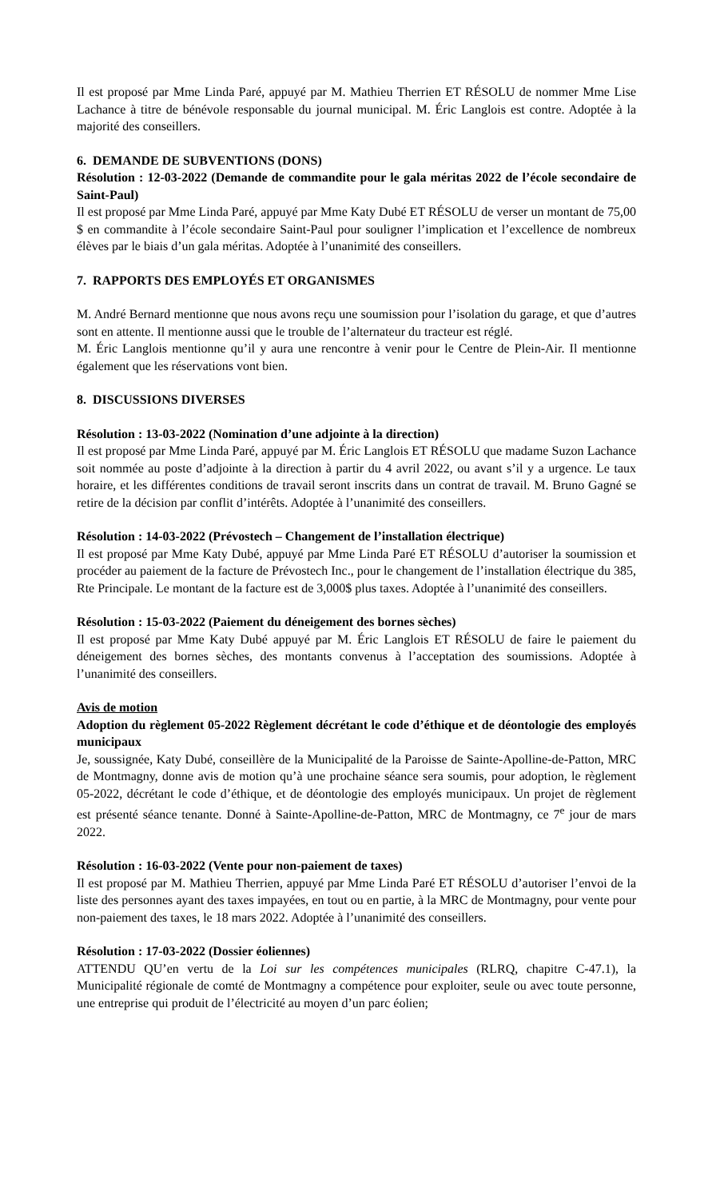Il est proposé par Mme Linda Paré, appuyé par M. Mathieu Therrien ET RÉSOLU de nommer Mme Lise Lachance à titre de bénévole responsable du journal municipal. M. Éric Langlois est contre. Adoptée à la majorité des conseillers.
6. DEMANDE DE SUBVENTIONS (DONS)
Résolution : 12-03-2022 (Demande de commandite pour le gala méritas 2022 de l’école secondaire de Saint-Paul)
Il est proposé par Mme Linda Paré, appuyé par Mme Katy Dubé ET RÉSOLU de verser un montant de 75,00 $ en commandite à l’école secondaire Saint-Paul pour souligner l’implication et l’excellence de nombreux élèves par le biais d’un gala méritas. Adoptée à l’unanimité des conseillers.
7. RAPPORTS DES EMPLOYÉS ET ORGANISMES
M. André Bernard mentionne que nous avons reçu une soumission pour l’isolation du garage, et que d’autres sont en attente. Il mentionne aussi que le trouble de l’alternateur du tracteur est réglé.
M. Éric Langlois mentionne qu’il y aura une rencontre à venir pour le Centre de Plein-Air. Il mentionne également que les réservations vont bien.
8. DISCUSSIONS DIVERSES
Résolution : 13-03-2022 (Nomination d’une adjointe à la direction)
Il est proposé par Mme Linda Paré, appuyé par M. Éric Langlois ET RÉSOLU que madame Suzon Lachance soit nommée au poste d’adjointe à la direction à partir du 4 avril 2022, ou avant s’il y a urgence. Le taux horaire, et les différentes conditions de travail seront inscrits dans un contrat de travail. M. Bruno Gagné se retire de la décision par conflit d’intérêts. Adoptée à l’unanimité des conseillers.
Résolution : 14-03-2022 (Prévostech – Changement de l’installation électrique)
Il est proposé par Mme Katy Dubé, appuyé par Mme Linda Paré ET RÉSOLU d’autoriser la soumission et procéder au paiement de la facture de Prévostech Inc., pour le changement de l’installation électrique du 385, Rte Principale. Le montant de la facture est de 3,000$ plus taxes. Adoptée à l’unanimité des conseillers.
Résolution : 15-03-2022 (Paiement du déneigement des bornes sèches)
Il est proposé par Mme Katy Dubé appuyé par M. Éric Langlois ET RÉSOLU de faire le paiement du déneigement des bornes sèches, des montants convenus à l’acceptation des soumissions. Adoptée à l’unanimité des conseillers.
Avis de motion
Adoption du règlement 05-2022 Règlement décrétant le code d’éthique et de déontologie des employés municipaux
Je, soussignée, Katy Dubé, conseillère de la Municipalité de la Paroisse de Sainte-Apolline-de-Patton, MRC de Montmagny, donne avis de motion qu’à une prochaine séance sera soumis, pour adoption, le règlement 05-2022, décrétant le code d’éthique, et de déontologie des employés municipaux. Un projet de règlement est présenté séance tenante. Donné à Sainte-Apolline-de-Patton, MRC de Montmagny, ce 7<sup>e</sup> jour de mars 2022.
Résolution : 16-03-2022 (Vente pour non-paiement de taxes)
Il est proposé par M. Mathieu Therrien, appuyé par Mme Linda Paré ET RÉSOLU d’autoriser l’envoi de la liste des personnes ayant des taxes impayées, en tout ou en partie, à la MRC de Montmagny, pour vente pour non-paiement des taxes, le 18 mars 2022. Adoptée à l’unanimité des conseillers.
Résolution : 17-03-2022 (Dossier éoliennes)
ATTENDU QU’en vertu de la Loi sur les compétences municipales (RLRQ, chapitre C-47.1), la Municipalité régionale de comté de Montmagny a compétence pour exploiter, seule ou avec toute personne, une entreprise qui produit de l’électricité au moyen d’un parc éolien;